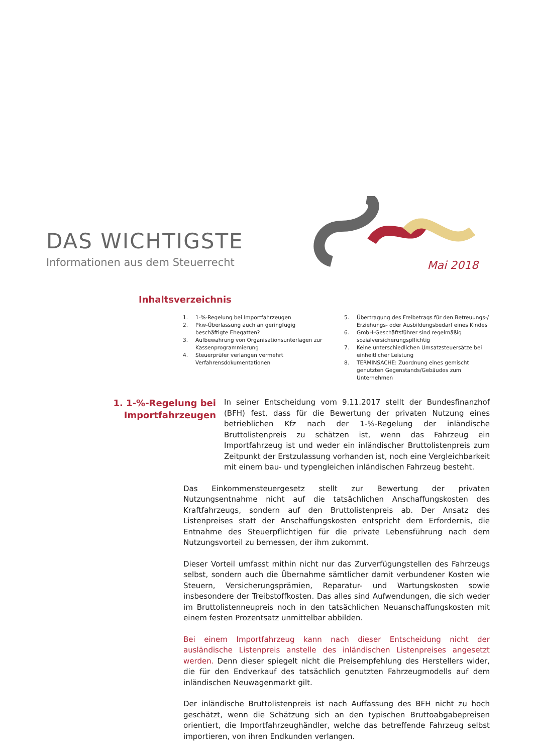DAS WICHTIGSTE
Informationen aus dem Steuerrecht
Mai 2018
Inhaltsverzeichnis
1. 1-%-Regelung bei Importfahrzeugen
2. Pkw-Überlassung auch an geringfügig beschäftigte Ehegatten?
3. Aufbewahrung von Organisationsunterlagen zur Kassenprogrammierung
4. Steuerprüfer verlangen vermehrt Verfahrensdokumentationen
5. Übertragung des Freibetrags für den Betreuungs-/ Erziehungs- oder Ausbildungsbedarf eines Kindes
6. GmbH-Geschäftsführer sind regelmäßig sozialversicherungspflichtig
7. Keine unterschiedlichen Umsatzsteuersätze bei einheitlicher Leistung
8. TERMINSACHE: Zuordnung eines gemischt genutzten Gegenstands/Gebäudes zum Unternehmen
1. 1-%-Regelung bei Importfahrzeugen
In seiner Entscheidung vom 9.11.2017 stellt der Bundesfinanzhof (BFH) fest, dass für die Bewertung der privaten Nutzung eines betrieblichen Kfz nach der 1-%-Regelung der inländische Bruttolistenpreis zu schätzen ist, wenn das Fahrzeug ein Importfahrzeug ist und weder ein inländischer Bruttolistenpreis zum Zeitpunkt der Erstzulassung vorhanden ist, noch eine Vergleichbarkeit mit einem bau- und typengleichen inländischen Fahrzeug besteht.
Das Einkommensteuergesetz stellt zur Bewertung der privaten Nutzungsentnahme nicht auf die tatsächlichen Anschaffungskosten des Kraftfahrzeugs, sondern auf den Bruttolistenpreis ab. Der Ansatz des Listenpreises statt der Anschaffungskosten entspricht dem Erfordernis, die Entnahme des Steuerpflichtigen für die private Lebensführung nach dem Nutzungsvorteil zu bemessen, der ihm zukommt.
Dieser Vorteil umfasst mithin nicht nur das Zurverfügungstellen des Fahrzeugs selbst, sondern auch die Übernahme sämtlicher damit verbundener Kosten wie Steuern, Versicherungsprämien, Reparatur- und Wartungskosten sowie insbesondere der Treibstoffkosten. Das alles sind Aufwendungen, die sich weder im Bruttolistenneupreis noch in den tatsächlichen Neuanschaffungskosten mit einem festen Prozentsatz unmittelbar abbilden.
Bei einem Importfahrzeug kann nach dieser Entscheidung nicht der ausländische Listenpreis anstelle des inländischen Listenpreises angesetzt werden. Denn dieser spiegelt nicht die Preisempfehlung des Herstellers wider, die für den Endverkauf des tatsächlich genutzten Fahrzeugmodells auf dem inländischen Neuwagenmarkt gilt.
Der inländische Bruttolistenpreis ist nach Auffassung des BFH nicht zu hoch geschätzt, wenn die Schätzung sich an den typischen Bruttoabgabepreisen orientiert, die Importfahrzeughändler, welche das betreffende Fahrzeug selbst importieren, von ihren Endkunden verlangen.